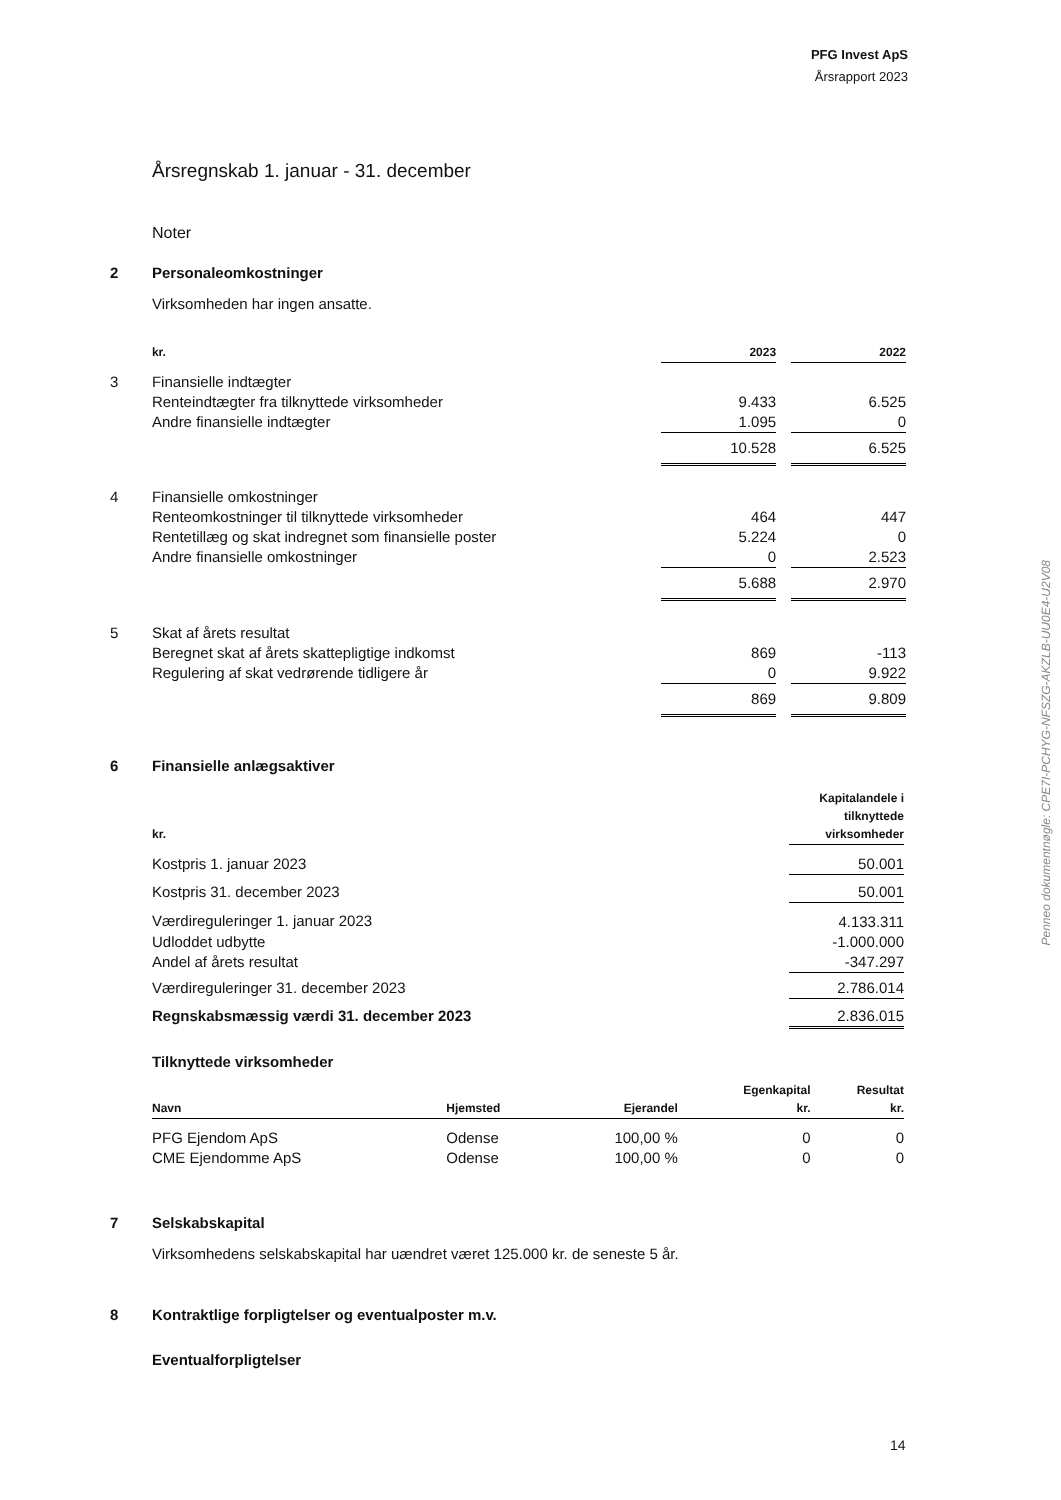PFG Invest ApS
Årsrapport 2023
Årsregnskab 1. januar - 31. december
Noter
2 Personaleomkostninger
Virksomheden har ingen ansatte.
| | kr. | 2023 | | 2022 |
| --- | --- | --- | --- | --- |
| 3 | Finansielle indtægter | | | |
| | Renteindtægter fra tilknyttede virksomheder | 9.433 | | 6.525 |
| | Andre finansielle indtægter | 1.095 | | 0 |
| | | 10.528 | | 6.525 |
| 4 | Finansielle omkostninger | | | |
| | Renteomkostninger til tilknyttede virksomheder | 464 | | 447 |
| | Rentetillæg og skat indregnet som finansielle poster | 5.224 | | 0 |
| | Andre finansielle omkostninger | 0 | | 2.523 |
| | | 5.688 | | 2.970 |
| 5 | Skat af årets resultat | | | |
| | Beregnet skat af årets skattepligtige indkomst | 869 | | -113 |
| | Regulering af skat vedrørende tidligere år | 0 | | 9.922 |
| | | 869 | | 9.809 |
6 Finansielle anlægsaktiver
| kr. | Kapitalandele i tilknyttede virksomheder |
| --- | --- |
| Kostpris 1. januar 2023 | 50.001 |
| Kostpris 31. december 2023 | 50.001 |
| Værdireguleringer 1. januar 2023 | 4.133.311 |
| Udloddet udbytte | -1.000.000 |
| Andel af årets resultat | -347.297 |
| Værdireguleringer 31. december 2023 | 2.786.014 |
| Regnskabsmæssig værdi 31. december 2023 | 2.836.015 |
Tilknyttede virksomheder
| Navn | Hjemsted | Ejerandel | Egenkapital kr. | Resultat kr. |
| --- | --- | --- | --- | --- |
| PFG Ejendom ApS | Odense | 100,00 % | 0 | 0 |
| CME Ejendomme ApS | Odense | 100,00 % | 0 | 0 |
7 Selskabskapital
Virksomhedens selskabskapital har uændret været 125.000 kr. de seneste 5 år.
8 Kontraktlige forpligtelser og eventualposter m.v.
Eventualforpligtelser
Penneo dokumentnøgle: CPE7I-PCHYG-NFSZG-AKZLB-UU0E4-U2V08
14